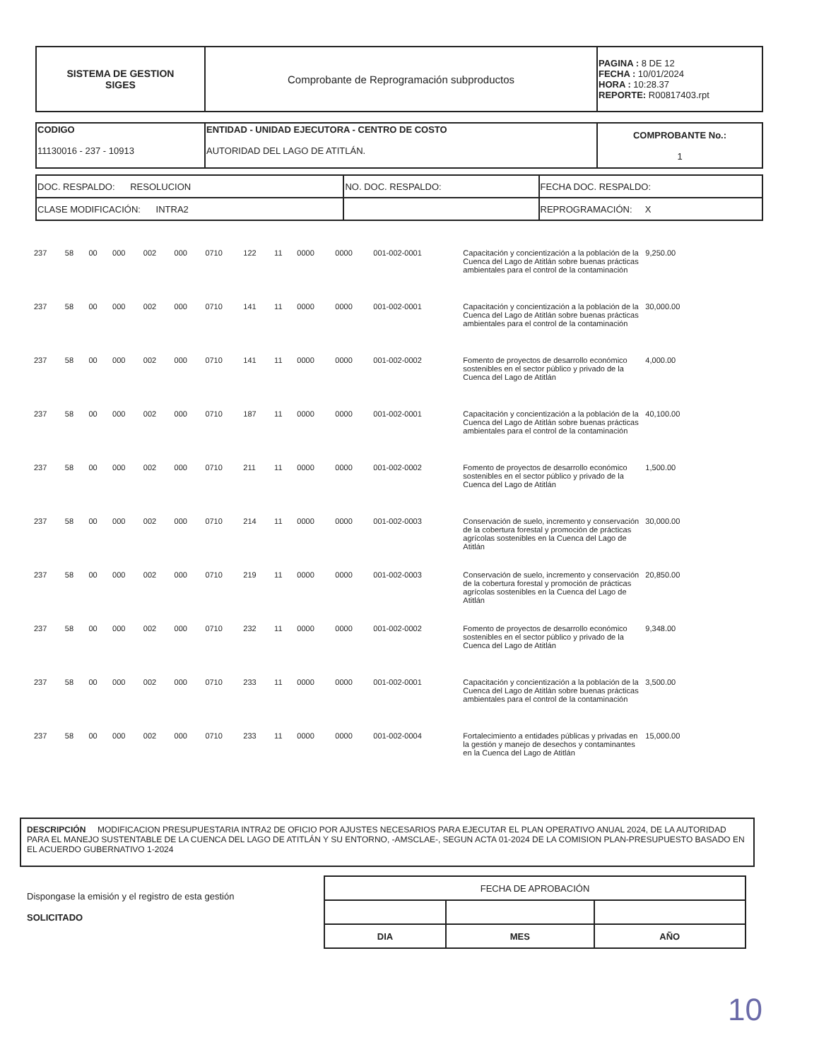| SISTEMA DE GESTION SIGES | Comprobante de Reprogramación subproductos | PAGINA : 8 DE 12 FECHA : 10/01/2024 HORA : 10:28.37 REPORTE: R00817403.rpt |
| CODIGO 11130016 - 237 - 10913 | ENTIDAD - UNIDAD EJECUTORA - CENTRO DE COSTO AUTORIDAD DEL LAGO DE ATITLÁN. | COMPROBANTE No.: 1 |
| DOC. RESPALDO: RESOLUCION | NO. DOC. RESPALDO: | FECHA DOC. RESPALDO: |
| CLASE MODIFICACIÓN: INTRA2 | | REPROGRAMACIÓN: X |
| 237 | 58 | 00 | 000 | 002 | 000 | 0710 | 122 | 11 | 0000 | 0000 | 001-002-0001 | Capacitación y concientización a la población de la Cuenca del Lago de Atitlán sobre buenas prácticas ambientales para el control de la contaminación | 9,250.00 |
| 237 | 58 | 00 | 000 | 002 | 000 | 0710 | 141 | 11 | 0000 | 0000 | 001-002-0001 | Capacitación y concientización a la población de la Cuenca del Lago de Atitlán sobre buenas prácticas ambientales para el control de la contaminación | 30,000.00 |
| 237 | 58 | 00 | 000 | 002 | 000 | 0710 | 141 | 11 | 0000 | 0000 | 001-002-0002 | Fomento de proyectos de desarrollo económico sostenibles en el sector público y privado de la Cuenca del Lago de Atitlán | 4,000.00 |
| 237 | 58 | 00 | 000 | 002 | 000 | 0710 | 187 | 11 | 0000 | 0000 | 001-002-0001 | Capacitación y concientización a la población de la Cuenca del Lago de Atitlán sobre buenas prácticas ambientales para el control de la contaminación | 40,100.00 |
| 237 | 58 | 00 | 000 | 002 | 000 | 0710 | 211 | 11 | 0000 | 0000 | 001-002-0002 | Fomento de proyectos de desarrollo económico sostenibles en el sector público y privado de la Cuenca del Lago de Atitlán | 1,500.00 |
| 237 | 58 | 00 | 000 | 002 | 000 | 0710 | 214 | 11 | 0000 | 0000 | 001-002-0003 | Conservación de suelo, incremento y conservación de la cobertura forestal y promoción de prácticas agrícolas sostenibles en la Cuenca del Lago de Atitlán | 30,000.00 |
| 237 | 58 | 00 | 000 | 002 | 000 | 0710 | 219 | 11 | 0000 | 0000 | 001-002-0003 | Conservación de suelo, incremento y conservación de la cobertura forestal y promoción de prácticas agrícolas sostenibles en la Cuenca del Lago de Atitlán | 20,850.00 |
| 237 | 58 | 00 | 000 | 002 | 000 | 0710 | 232 | 11 | 0000 | 0000 | 001-002-0002 | Fomento de proyectos de desarrollo económico sostenibles en el sector público y privado de la Cuenca del Lago de Atitlán | 9,348.00 |
| 237 | 58 | 00 | 000 | 002 | 000 | 0710 | 233 | 11 | 0000 | 0000 | 001-002-0001 | Capacitación y concientización a la población de la Cuenca del Lago de Atitlán sobre buenas prácticas ambientales para el control de la contaminación | 3,500.00 |
| 237 | 58 | 00 | 000 | 002 | 000 | 0710 | 233 | 11 | 0000 | 0000 | 001-002-0004 | Fortalecimiento a entidades públicas y privadas en la gestión y manejo de desechos y contaminantes en la Cuenca del Lago de Atitlán | 15,000.00 |
| DESCRIPCIÓN MODIFICACION PRESUPUESTARIA INTRA2 DE OFICIO POR AJUSTES NECESARIOS PARA EJECUTAR EL PLAN OPERATIVO ANUAL 2024, DE LA AUTORIDAD PARA EL MANEJO SUSTENTABLE DE LA CUENCA DEL LAGO DE ATITLÁN Y SU ENTORNO, -AMSCLAE-, SEGUN ACTA 01-2024 DE LA COMISION PLAN-PRESUPUESTO BASADO EN EL ACUERDO GUBERNATIVO 1-2024 |
Dispongase la emisión y el registro de esta gestión
SOLICITADO
| FECHA DE APROBACIÓN | | |
| DIA | MES | AÑO |
10